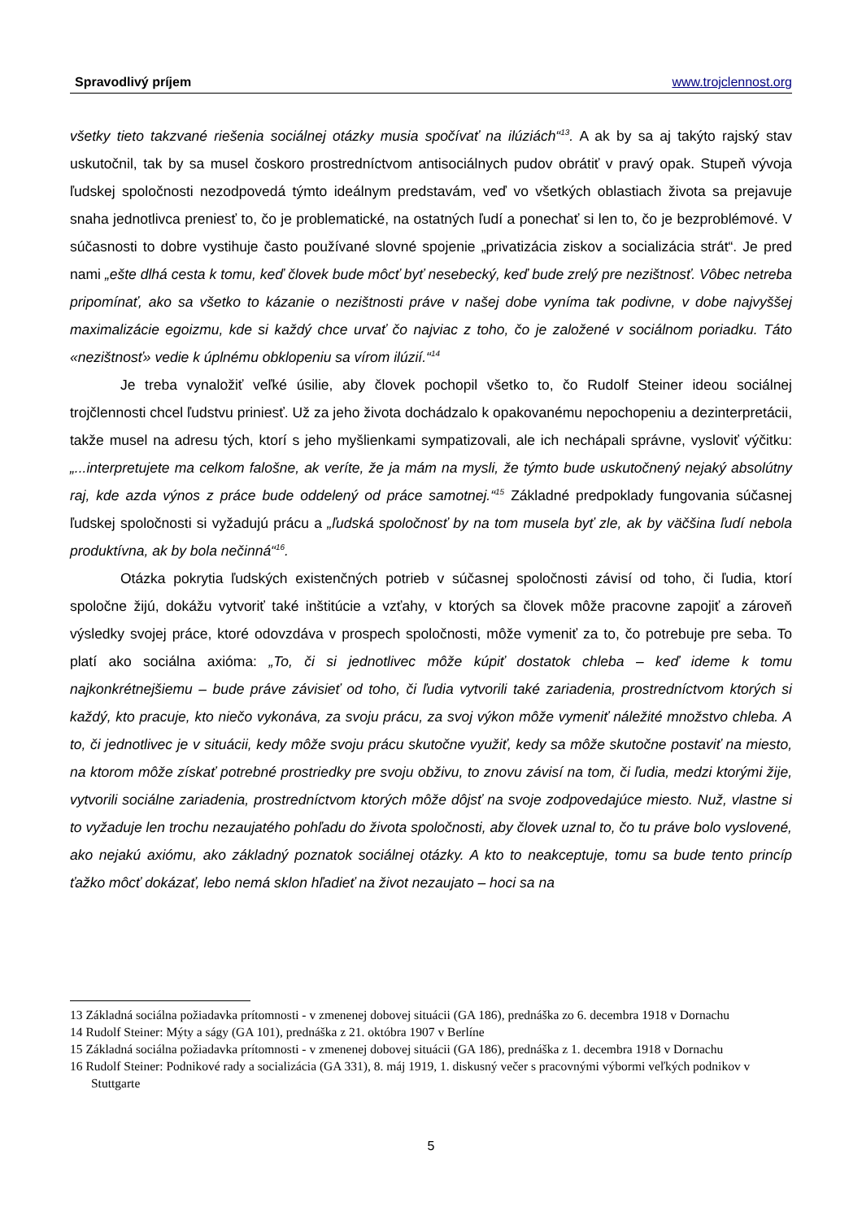Spravodlivý príjem www.trojclennost.org
všetky tieto takzvané riešenia sociálnej otázky musia spočívať na ilúziách“<sup>13</sup>. A ak by sa aj takýto rajský stav uskutočnil, tak by sa musel čoskoro prostredníctvom antisociálnych pudov obrátiť v pravý opak. Stupeň vývoja ľudskej spoločnosti nezodpovedá týmto ideálnym predstavám, veď vo všetkých oblastiach života sa prejavuje snaha jednotlivca preniesť to, čo je problematické, na ostatných ľudí a ponechať si len to, čo je bezproblémové. V súčasnosti to dobre vystihuje často používané slovné spojenie „privatizácia ziskov a socializácia strát“. Je pred nami „ešte dlhá cesta k tomu, keď človek bude môcť byť nesebecký, keď bude zrelý pre nezištnosť. Vôbec netreba pripomínať, ako sa všetko to kázanie o nezištnosti práve v našej dobe vyníma tak podivne, v dobe najvyššej maximalizácie egoizmu, kde si každý chce urvať čo najviac z toho, čo je založené v sociálnom poriadku. Táto «nezištnosť» vedie k úplnému obklopeniu sa vírom ilúzií.“<sup>14</sup>
Je treba vynaložiť veľké úsilie, aby človek pochopil všetko to, čo Rudolf Steiner ideou sociálnej trojčlennosti chcel ľudstvu priniesť. Už za jeho života dochádzalo k opakovanému nepochopeniu a dezinterpretácii, takže musel na adresu tých, ktorí s jeho myšlienkami sympatizovali, ale ich nechápali správne, vysloviť výčitku: „...interpretujete ma celkom falošne, ak veríte, že ja mám na mysli, že týmto bude uskutočnený nejaký absolútny raj, kde azda výnos z práce bude oddelený od práce samotnej.“<sup>15</sup> Základné predpoklady fungovania súčasnej ľudskej spoločnosti si vyžadujú prácu a „ľudská spoločnosť by na tom musela byť zle, ak by väčšina ľudí nebola produktívna, ak by bola nečinná“<sup>16</sup>.
Otázka pokrytia ľudských existenčných potrieb v súčasnej spoločnosti závisí od toho, či ľudia, ktorí spoločne žijú, dokážu vytvoriť také inštitúcie a vzťahy, v ktorých sa človek môže pracovne zapojiť a zároveň výsledky svojej práce, ktoré odovzdáva v prospech spoločnosti, môže vymeniť za to, čo potrebuje pre seba. To platí ako sociálna axióma: „To, či si jednotlivec môže kúpiť dostatok chleba – keď ideme k tomu najkonkrétnejšiemu – bude práve závisieť od toho, či ľudia vytvorili také zariadenia, prostredníctvom ktorých si každý, kto pracuje, kto niečo vykonáva, za svoju prácu, za svoj výkon môže vymeniť náležité množstvo chleba. A to, či jednotlivec je v situácii, kedy môže svoju prácu skutočne využiť, kedy sa môže skutočne postaviť na miesto, na ktorom môže získať potrebné prostriedky pre svoju obživu, to znovu závisí na tom, či ľudia, medzi ktorými žije, vytvorili sociálne zariadenia, prostredníctvom ktorých môže dôjsť na svoje zodpovedajúce miesto. Nuž, vlastne si to vyžaduje len trochu nezaujatého pohľadu do života spoločnosti, aby človek uznal to, čo tu práve bolo vyslovené, ako nejakú axiómu, ako základný poznatok sociálnej otázky. A kto to neakceptuje, tomu sa bude tento princíp ťažko môcť dokázať, lebo nemá sklon hľadieť na život nezaujato – hoci sa na
13 Základná sociálna požiadavka prítomnosti - v zmenenej dobovej situácii (GA 186), prednáška zo 6. decembra 1918 v Dornachu
14 Rudolf Steiner: Mýty a ságy (GA 101), prednáška z 21. októbra 1907 v Berlíne
15 Základná sociálna požiadavka prítomnosti - v zmenenej dobovej situácii (GA 186), prednáška z 1. decembra 1918 v Dornachu
16 Rudolf Steiner: Podnikové rady a socializácia (GA 331), 8. máj 1919, 1. diskusný večer s pracovnými výbormi veľkých podnikov v Stuttgarte
5